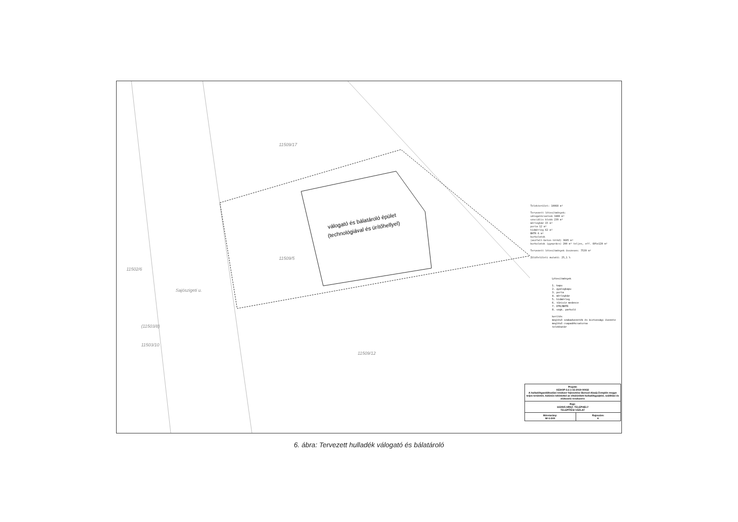válogató és bálatároló épület
(technológiával és ürítőhellyel)
11509/17
11502/6
11509/12
11509/5
(11503/8)
11503/10
Sajószigeti u.
Telekterület: 10068 m²
Tervezett létesítmények:
válogatócsarnok 3400 m²
szociális blokk 239 m²
mérlegház 15 m²
porta 12 m²
hídmérleg 62 m²
BHTR 6 m²
burkolatok
(aszfalt-beton-térkő) 3685 m²
burkolatok (gyeprács) 200 m² teljes, eff. 60%=120 m²
Tervezett létesítmények összesen: 7539 m²
Zöldfelületi mutató: 25,1 %
Létesítmények
1. kapu
2. gyalogkapu
3. porta
4. mérlegház
5. hídmérleg
6. tűzivíz medence
7. DTR/BHTR
8. szgk. parkoló
kerítés
meglévő szabadvezeték és biztonsági övezete
meglévő csapadékcsatorna
telekhatár
| Projekt: KEHOP-3.2.1-15-2019-00032 A hulladékgazdálkodási rendszer fejlesztése Borsod-Abaúj-Zemplén megye teljes területén, különös tekintettel az elkülönített hulladékgyűjtési, szállítási és előkezelő rendszerre | |
| Rajz: 11509/5 HRSZ. TELEPHELY TELEPÍTÉSI VÁZLAT | |
| Méretarány: M=1:500 | Rajzszám: 4. |
6. ábra: Tervezett hulladék válogató és bálatároló